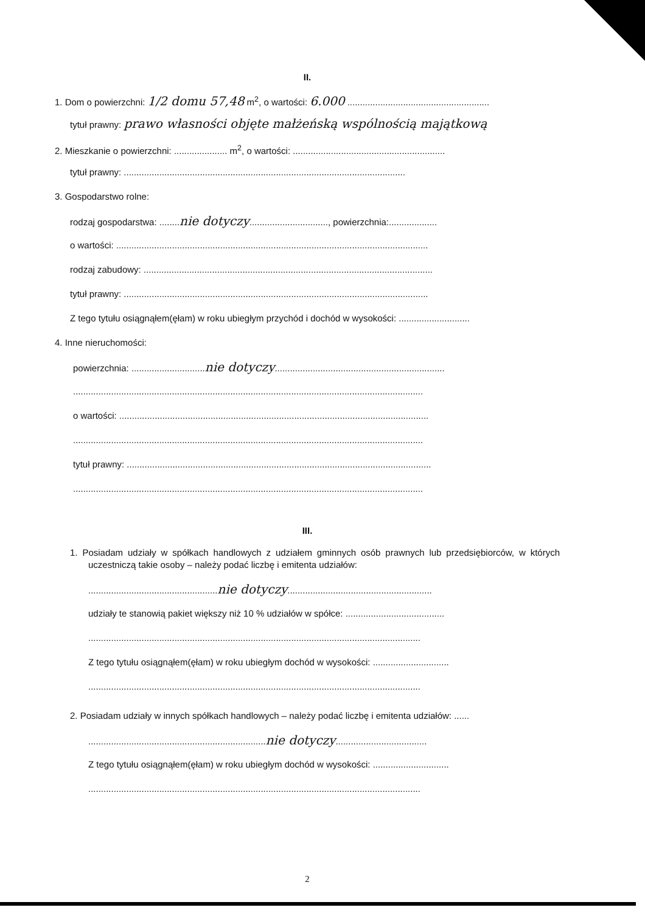II.
1. Dom o powierzchni: 1/2 domu 57,48 m<sup>2</sup>, o wartości: 6.000 ........................................................
tytuł prawny: prawo własności objęte małżeńską wspólnością majątkową
2. Mieszkanie o powierzchni: ..................... m<sup>2</sup>, o wartości: ............................................................
tytuł prawny: ...............................................................................................................
3. Gospodarstwo rolne:
rodzaj gospodarstwa: ........nie dotyczy..............................., powierzchnia:...................
o wartości: ...........................................................................................................................
rodzaj zabudowy: ..................................................................................................................
tytuł prawny: ........................................................................................................................
Z tego tytułu osiągnąłem(ęłam) w roku ubiegłym przychód i dochód w wysokości: ............................
4. Inne nieruchomości:
powierzchnia: .............................nie dotyczy...................................................................
..........................................................................................................................................
o wartości: ..........................................................................................................................
..........................................................................................................................................
tytuł prawny: ........................................................................................................................
..........................................................................................................................................
III.
1. Posiadam udziały w spółkach handlowych z udziałem gminnych osób prawnych lub przedsiębiorców, w których uczestniczą takie osoby – należy podać liczbę i emitenta udziałów:
...................................................nie dotyczy.........................................................
udziały te stanowią pakiet większy niż 10 % udziałów w spółce: .......................................
...................................................................................................................................
Z tego tytułu osiągnąłem(ęłam) w roku ubiegłym dochód w wysokości: ..............................
...................................................................................................................................
2. Posiadam udziały w innych spółkach handlowych – należy podać liczbę i emitenta udziałów: ......
......................................................................nie dotyczy....................................
Z tego tytułu osiągnąłem(ęłam) w roku ubiegłym dochód w wysokości: ..............................
...................................................................................................................................
2